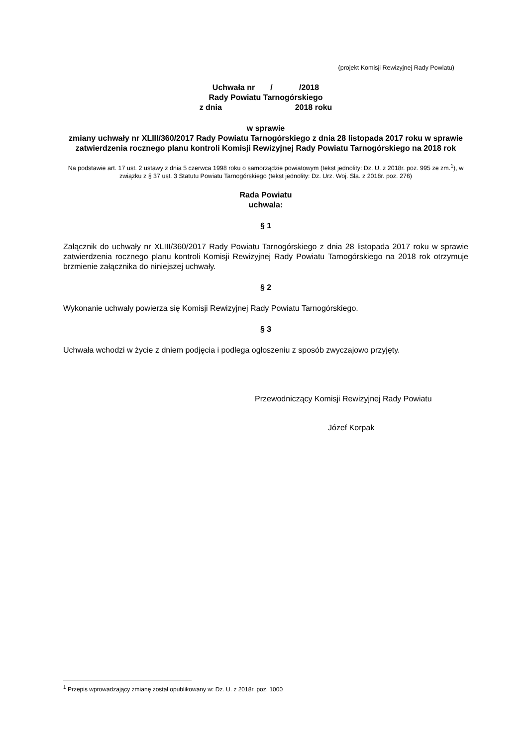(projekt Komisji Rewizyjnej Rady Powiatu)
Uchwała nr / /2018
Rady Powiatu Tarnogórskiego
z dnia 2018 roku
w sprawie
zmiany uchwały nr XLIII/360/2017 Rady Powiatu Tarnogórskiego z dnia 28 listopada 2017 roku w sprawie zatwierdzenia rocznego planu kontroli Komisji Rewizyjnej Rady Powiatu Tarnogórskiego na 2018 rok
Na podstawie art. 17 ust. 2 ustawy z dnia 5 czerwca 1998 roku o samorządzie powiatowym (tekst jednolity: Dz. U. z 2018r. poz. 995 ze zm.<sup>1</sup>), w związku z § 37 ust. 3 Statutu Powiatu Tarnogórskiego (tekst jednolity: Dz. Urz. Woj. Sla. z 2018r. poz. 276)
Rada Powiatu
uchwala:
§ 1
Załącznik do uchwały nr XLIII/360/2017 Rady Powiatu Tarnogórskiego z dnia 28 listopada 2017 roku w sprawie zatwierdzenia rocznego planu kontroli Komisji Rewizyjnej Rady Powiatu Tarnogórskiego na 2018 rok otrzymuje brzmienie załącznika do niniejszej uchwały.
§ 2
Wykonanie uchwały powierza się Komisji Rewizyjnej Rady Powiatu Tarnogórskiego.
§ 3
Uchwała wchodzi w życie z dniem podjęcia i podlega ogłoszeniu z sposób zwyczajowo przyjęty.
Przewodniczący Komisji Rewizyjnej Rady Powiatu
Józef Korpak
<sup>1</sup> Przepis wprowadzający zmianę został opublikowany w: Dz. U. z 2018r. poz. 1000